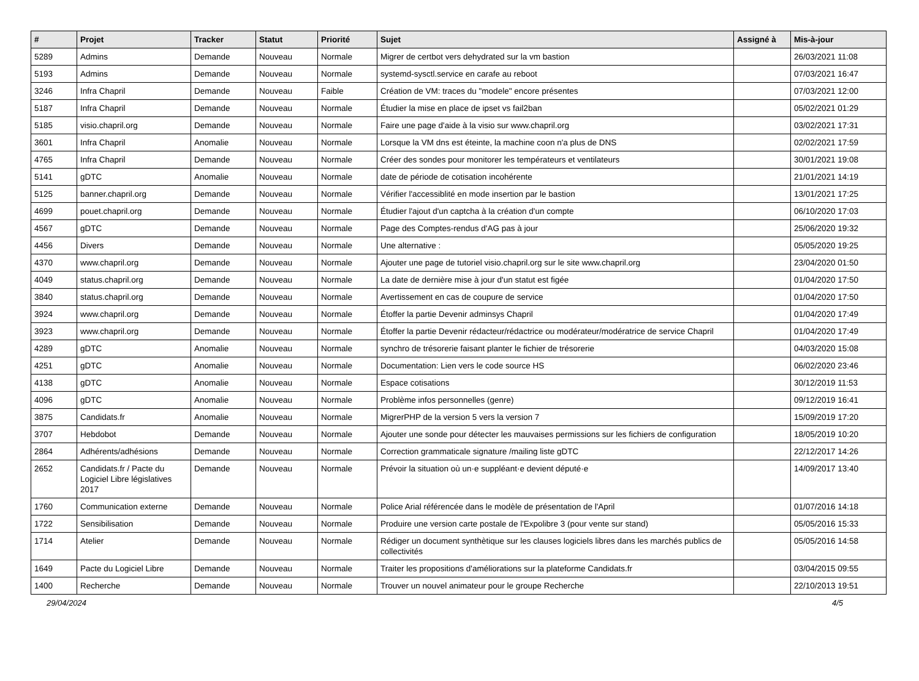| # | Projet | Tracker | Statut | Priorité | Sujet | Assigné à | Mis-à-jour |
| --- | --- | --- | --- | --- | --- | --- | --- |
| 5289 | Admins | Demande | Nouveau | Normale | Migrer de certbot vers dehydrated sur la vm bastion | | 26/03/2021 11:08 |
| 5193 | Admins | Demande | Nouveau | Normale | systemd-sysctl.service en carafe au reboot | | 07/03/2021 16:47 |
| 3246 | Infra Chapril | Demande | Nouveau | Faible | Création de VM: traces du "modele" encore présentes | | 07/03/2021 12:00 |
| 5187 | Infra Chapril | Demande | Nouveau | Normale | Étudier la mise en place de ipset vs fail2ban | | 05/02/2021 01:29 |
| 5185 | visio.chapril.org | Demande | Nouveau | Normale | Faire une page d'aide à la visio sur www.chapril.org | | 03/02/2021 17:31 |
| 3601 | Infra Chapril | Anomalie | Nouveau | Normale | Lorsque la VM dns est éteinte, la machine coon n'a plus de DNS | | 02/02/2021 17:59 |
| 4765 | Infra Chapril | Demande | Nouveau | Normale | Créer des sondes pour monitorer les températeurs et ventilateurs | | 30/01/2021 19:08 |
| 5141 | gDTC | Anomalie | Nouveau | Normale | date de période de cotisation incohérente | | 21/01/2021 14:19 |
| 5125 | banner.chapril.org | Demande | Nouveau | Normale | Vérifier l'accessiblité en mode insertion par le bastion | | 13/01/2021 17:25 |
| 4699 | pouet.chapril.org | Demande | Nouveau | Normale | Étudier l'ajout d'un captcha à la création d'un compte | | 06/10/2020 17:03 |
| 4567 | gDTC | Demande | Nouveau | Normale | Page des Comptes-rendus d'AG pas à jour | | 25/06/2020 19:32 |
| 4456 | Divers | Demande | Nouveau | Normale | Une alternative : | | 05/05/2020 19:25 |
| 4370 | www.chapril.org | Demande | Nouveau | Normale | Ajouter une page de tutoriel visio.chapril.org sur le site www.chapril.org | | 23/04/2020 01:50 |
| 4049 | status.chapril.org | Demande | Nouveau | Normale | La date de dernière mise à jour d'un statut est figée | | 01/04/2020 17:50 |
| 3840 | status.chapril.org | Demande | Nouveau | Normale | Avertissement en cas de coupure de service | | 01/04/2020 17:50 |
| 3924 | www.chapril.org | Demande | Nouveau | Normale | Étoffer la partie Devenir adminsys Chapril | | 01/04/2020 17:49 |
| 3923 | www.chapril.org | Demande | Nouveau | Normale | Étoffer la partie Devenir rédacteur/rédactrice ou modérateur/modératrice de service Chapril | | 01/04/2020 17:49 |
| 4289 | gDTC | Anomalie | Nouveau | Normale | synchro de trésorerie faisant planter le fichier de trésorerie | | 04/03/2020 15:08 |
| 4251 | gDTC | Anomalie | Nouveau | Normale | Documentation: Lien vers le code source HS | | 06/02/2020 23:46 |
| 4138 | gDTC | Anomalie | Nouveau | Normale | Espace cotisations | | 30/12/2019 11:53 |
| 4096 | gDTC | Anomalie | Nouveau | Normale | Problème infos personnelles (genre) | | 09/12/2019 16:41 |
| 3875 | Candidats.fr | Anomalie | Nouveau | Normale | MigrerPHP de la version 5 vers la version 7 | | 15/09/2019 17:20 |
| 3707 | Hebdobot | Demande | Nouveau | Normale | Ajouter une sonde pour détecter les mauvaises permissions sur les fichiers de configuration | | 18/05/2019 10:20 |
| 2864 | Adhérents/adhésions | Demande | Nouveau | Normale | Correction grammaticale signature /mailing liste gDTC | | 22/12/2017 14:26 |
| 2652 | Candidats.fr / Pacte du Logiciel Libre législatives 2017 | Demande | Nouveau | Normale | Prévoir la situation où un·e suppléant·e devient député·e | | 14/09/2017 13:40 |
| 1760 | Communication externe | Demande | Nouveau | Normale | Police Arial référencée dans le modèle de présentation de l'April | | 01/07/2016 14:18 |
| 1722 | Sensibilisation | Demande | Nouveau | Normale | Produire une version carte postale de l'Expolibre 3 (pour vente sur stand) | | 05/05/2016 15:33 |
| 1714 | Atelier | Demande | Nouveau | Normale | Rédiger un document synthètique sur les clauses logiciels libres dans les marchés publics de collectivités | | 05/05/2016 14:58 |
| 1649 | Pacte du Logiciel Libre | Demande | Nouveau | Normale | Traiter les propositions d'améliorations sur la plateforme Candidats.fr | | 03/04/2015 09:55 |
| 1400 | Recherche | Demande | Nouveau | Normale | Trouver un nouvel animateur pour le groupe Recherche | | 22/10/2013 19:51 |
29/04/2024 4/5